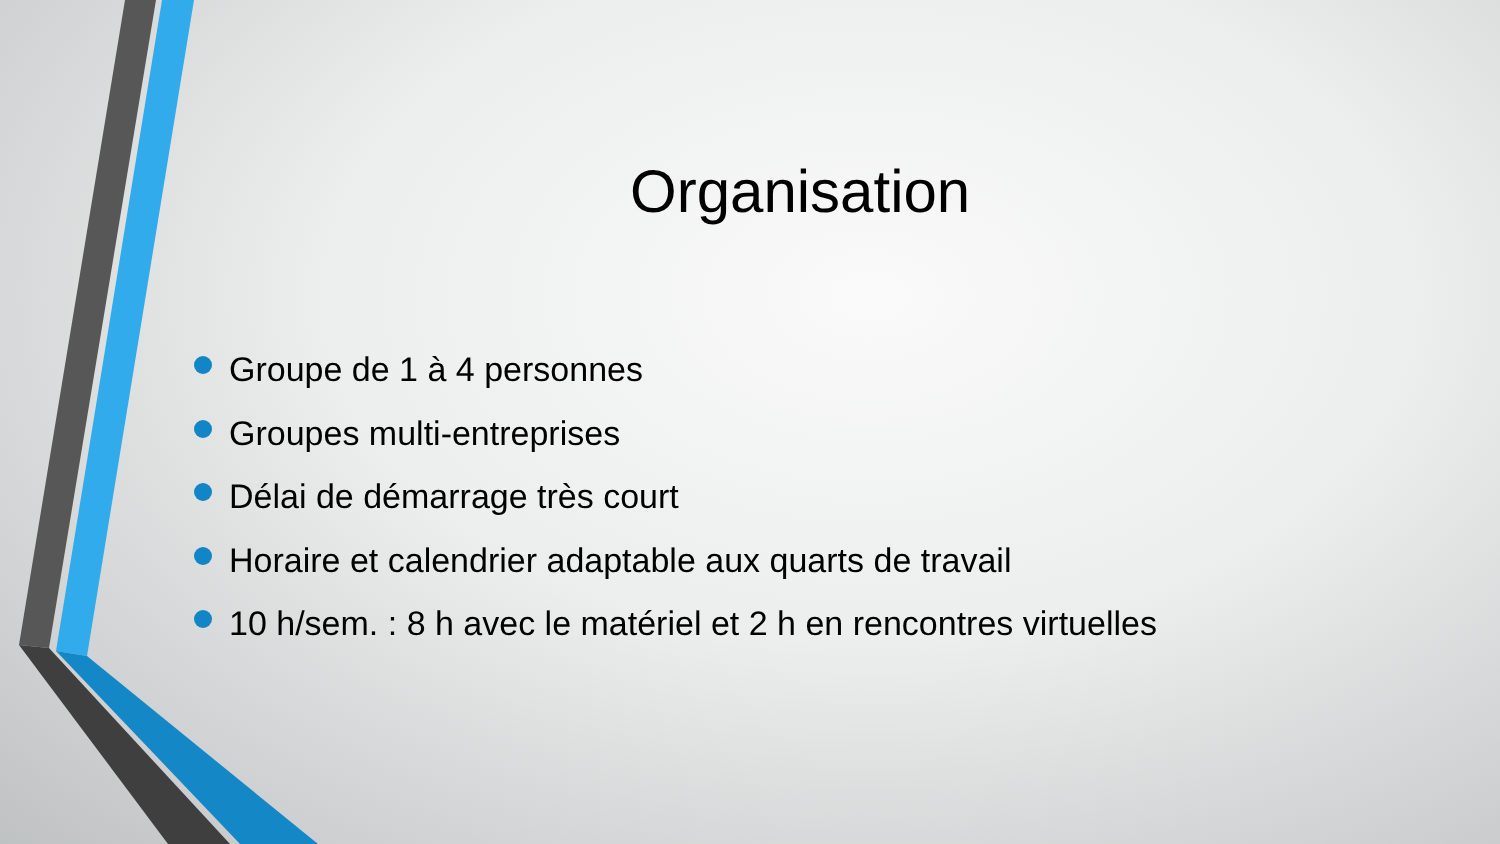Organisation
Groupe de 1 à 4 personnes
Groupes multi-entreprises
Délai de démarrage très court
Horaire et calendrier adaptable aux quarts de travail
10 h/sem. : 8 h avec le matériel et 2 h en rencontres virtuelles